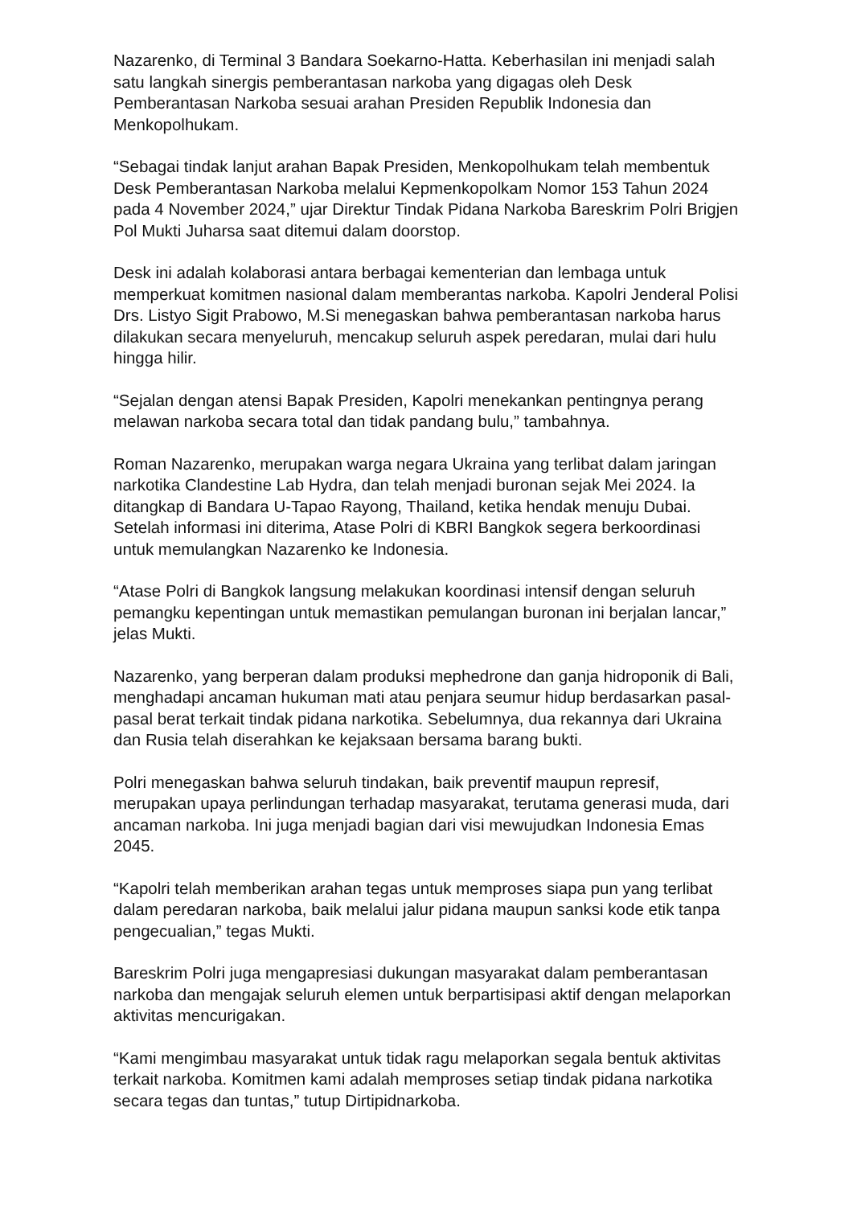Nazarenko, di Terminal 3 Bandara Soekarno-Hatta. Keberhasilan ini menjadi salah satu langkah sinergis pemberantasan narkoba yang digagas oleh Desk Pemberantasan Narkoba sesuai arahan Presiden Republik Indonesia dan Menkopolhukam.
“Sebagai tindak lanjut arahan Bapak Presiden, Menkopolhukam telah membentuk Desk Pemberantasan Narkoba melalui Kepmenkopolkam Nomor 153 Tahun 2024 pada 4 November 2024,” ujar Direktur Tindak Pidana Narkoba Bareskrim Polri Brigjen Pol Mukti Juharsa saat ditemui dalam doorstop.
Desk ini adalah kolaborasi antara berbagai kementerian dan lembaga untuk memperkuat komitmen nasional dalam memberantas narkoba. Kapolri Jenderal Polisi Drs. Listyo Sigit Prabowo, M.Si menegaskan bahwa pemberantasan narkoba harus dilakukan secara menyeluruh, mencakup seluruh aspek peredaran, mulai dari hulu hingga hilir.
“Sejalan dengan atensi Bapak Presiden, Kapolri menekankan pentingnya perang melawan narkoba secara total dan tidak pandang bulu,” tambahnya.
Roman Nazarenko, merupakan warga negara Ukraina yang terlibat dalam jaringan narkotika Clandestine Lab Hydra, dan telah menjadi buronan sejak Mei 2024. Ia ditangkap di Bandara U-Tapao Rayong, Thailand, ketika hendak menuju Dubai. Setelah informasi ini diterima, Atase Polri di KBRI Bangkok segera berkoordinasi untuk memulangkan Nazarenko ke Indonesia.
“Atase Polri di Bangkok langsung melakukan koordinasi intensif dengan seluruh pemangku kepentingan untuk memastikan pemulangan buronan ini berjalan lancar,” jelas Mukti.
Nazarenko, yang berperan dalam produksi mephedrone dan ganja hidroponik di Bali, menghadapi ancaman hukuman mati atau penjara seumur hidup berdasarkan pasal-pasal berat terkait tindak pidana narkotika. Sebelumnya, dua rekannya dari Ukraina dan Rusia telah diserahkan ke kejaksaan bersama barang bukti.
Polri menegaskan bahwa seluruh tindakan, baik preventif maupun represif, merupakan upaya perlindungan terhadap masyarakat, terutama generasi muda, dari ancaman narkoba. Ini juga menjadi bagian dari visi mewujudkan Indonesia Emas 2045.
“Kapolri telah memberikan arahan tegas untuk memproses siapa pun yang terlibat dalam peredaran narkoba, baik melalui jalur pidana maupun sanksi kode etik tanpa pengecualian,” tegas Mukti.
Bareskrim Polri juga mengapresiasi dukungan masyarakat dalam pemberantasan narkoba dan mengajak seluruh elemen untuk berpartisipasi aktif dengan melaporkan aktivitas mencurigakan.
“Kami mengimbau masyarakat untuk tidak ragu melaporkan segala bentuk aktivitas terkait narkoba. Komitmen kami adalah memproses setiap tindak pidana narkotika secara tegas dan tuntas,” tutup Dirtipidnarkoba.